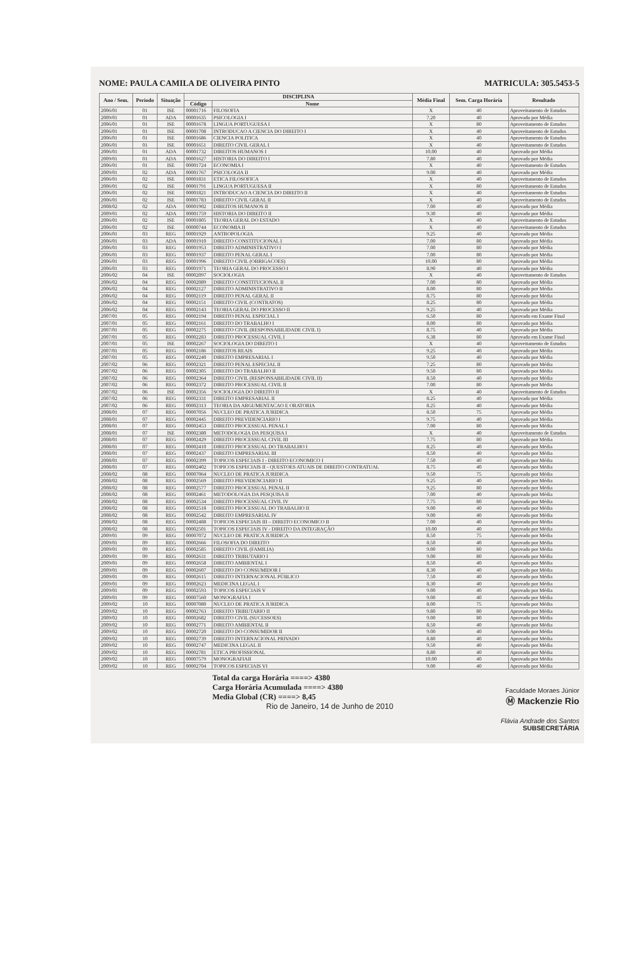NOME: PAULA CAMILA DE OLIVEIRA PINTO MATRICULA: 305.5453-5
| Ano / Sem. | Periodo | Situação | DISCIPLINA | | Média Final | Sem. Carga Horária | Resultado |
| --- | --- | --- | --- | --- | --- | --- | --- |
| | | | Código | Nome | | | |
| 2006/01 | 01 | ISE | 00001716 | FILOSOFIA | X | 40 | Aproveitamento de Estudos |
| 2009/01 | 01 | ADA | 00001635 | PSICOLOGIA I | 7.20 | 40 | Aprovado por Média |
| 2006/01 | 01 | ISE | 00001678 | LINGUA PORTUGUESA I | X | 80 | Aproveitamento de Estudos |
| 2006/01 | 01 | ISE | 00001708 | INTRODUCAO A CIENCIA DO DIREITO I | X | 40 | Aproveitamento de Estudos |
| 2006/01 | 01 | ISE | 00001686 | CIENCIA POLITICA | X | 40 | Aproveitamento de Estudos |
| 2006/01 | 01 | ISE | 00001651 | DIREITO CIVIL GERAL I | X | 40 | Aproveitamento de Estudos |
| 2006/01 | 01 | ADA | 00001732 | DIREITOS HUMANOS I | 10.00 | 40 | Aprovado por Média |
| 2009/01 | 01 | ADA | 00001627 | HISTORIA DO DIREITO I | 7.80 | 40 | Aprovado por Média |
| 2006/01 | 01 | ISE | 00001724 | ECONOMIA I | X | 40 | Aproveitamento de Estudos |
| 2009/01 | 02 | ADA | 00001767 | PSICOLOGIA II | 9.00 | 40 | Aprovado por Média |
| 2006/01 | 02 | ISE | 00001831 | ETICA FILOSOFICA | X | 40 | Aproveitamento de Estudos |
| 2006/01 | 02 | ISE | 00001791 | LINGUA PORTUGUESA II | X | 80 | Aproveitamento de Estudos |
| 2006/01 | 02 | ISE | 00001821 | INTRODUCAO A CIENCIA DO DIREITO II | X | 40 | Aproveitamento de Estudos |
| 2006/01 | 02 | ISE | 00001783 | DIREITO CIVIL GERAL II | X | 40 | Aproveitamento de Estudos |
| 2008/02 | 02 | ADA | 00001902 | DIREITOS HUMANOS II | 7.00 | 40 | Aprovado por Média |
| 2009/01 | 02 | ADA | 00001759 | HISTORIA DO DIREITO II | 9.30 | 40 | Aprovado por Média |
| 2006/01 | 02 | ISE | 00001805 | TEORIA GERAL DO ESTADO | X | 40 | Aproveitamento de Estudos |
| 2006/01 | 02 | ISE | 00000744 | ECONOMIA II | X | 40 | Aproveitamento de Estudos |
| 2006/01 | 03 | REG | 00001929 | ANTROPOLOGIA | 9.25 | 40 | Aprovado por Média |
| 2006/01 | 03 | ADA | 00001910 | DIREITO CONSTITUCIONAL I | 7.00 | 80 | Aprovado por Média |
| 2006/01 | 03 | REG | 00001953 | DIREITO ADMINISTRATIVO I | 7.00 | 80 | Aprovado por Média |
| 2006/01 | 03 | REG | 00001937 | DIREITO PENAL GERAL I | 7.00 | 80 | Aprovado por Média |
| 2006/01 | 03 | REG | 00001996 | DIREITO CIVIL (OBRIGACOES) | 10.00 | 80 | Aprovado por Média |
| 2006/01 | 03 | REG | 00001971 | TEORIA GERAL DO PROCESSO I | 8.90 | 40 | Aprovado por Média |
| 2006/02 | 04 | ISE | 00002097 | SOCIOLOGIA | X | 40 | Aproveitamento de Estudos |
| 2006/02 | 04 | REG | 00002089 | DIREITO CONSTITUCIONAL II | 7.00 | 80 | Aprovado por Média |
| 2006/02 | 04 | REG | 00002127 | DIREITO ADMINISTRATIVO II | 8.00 | 80 | Aprovado por Média |
| 2006/02 | 04 | REG | 00002119 | DIREITO PENAL GERAL II | 8.75 | 80 | Aprovado por Média |
| 2006/02 | 04 | REG | 00002151 | DIREITO CIVIL (CONTRATOS) | 8.25 | 80 | Aprovado por Média |
| 2006/02 | 04 | REG | 00002143 | TEORIA GERAL DO PROCESSO II | 9.25 | 40 | Aprovado por Média |
| 2007/01 | 05 | REG | 00002194 | DIREITO PENAL ESPECIAL I | 6.50 | 80 | Aprovado em Exame Final |
| 2007/01 | 05 | REG | 00002161 | DIREITO DO TRABALHO I | 8.00 | 80 | Aprovado por Média |
| 2007/01 | 05 | REG | 00002275 | DIREITO CIVIL (RESPONSABILIDADE CIVIL I) | 8.75 | 40 | Aprovado por Média |
| 2007/01 | 05 | REG | 00002283 | DIREITO PROCESSUAL CIVIL I | 6.38 | 80 | Aprovado em Exame Final |
| 2007/01 | 05 | ISE | 00002267 | SOCIOLOGIA DO DIREITO I | X | 40 | Aproveitamento de Estudos |
| 2007/01 | 05 | REG | 00002186 | DIREITOS REAIS | 9.25 | 40 | Aprovado por Média |
| 2007/01 | 05 | REG | 00002240 | DIREITO EMPRESARIAL I | 9.50 | 40 | Aprovado por Média |
| 2007/02 | 06 | REG | 00002321 | DIREITO PENAL ESPECIAL II | 7.25 | 80 | Aprovado por Média |
| 2007/02 | 06 | REG | 00002305 | DIREITO DO TRABALHO II | 9.50 | 80 | Aprovado por Média |
| 2007/02 | 06 | REG | 00002364 | DIREITO CIVIL (RESPONSABILIDADE CIVIL II) | 8.50 | 40 | Aprovado por Média |
| 2007/02 | 06 | REG | 00002372 | DIREITO PROCESSUAL CIVIL II | 7.00 | 80 | Aprovado por Média |
| 2007/02 | 06 | ISE | 00002356 | SOCIOLOGIA DO DIREITO II | X | 40 | Aproveitamento de Estudos |
| 2007/02 | 06 | REG | 00002331 | DIREITO EMPRESARIAL II | 8.25 | 40 | Aprovado por Média |
| 2007/02 | 06 | REG | 00002313 | TEORIA DA ARGUMENTACAO E ORATORIA | 8.25 | 40 | Aprovado por Média |
| 2008/01 | 07 | REG | 00007056 | NUCLEO DE PRATICA JURIDICA | 8.50 | 75 | Aprovado por Média |
| 2008/01 | 07 | REG | 00002445 | DIREITO PREVIDENCIARIO I | 9.75 | 40 | Aprovado por Média |
| 2008/01 | 07 | REG | 00002453 | DIREITO PROCESSUAL PENAL I | 7.00 | 80 | Aprovado por Média |
| 2008/01 | 07 | ISE | 00002380 | METODOLOGIA DA PESQUISA I | X | 40 | Aproveitamento de Estudos |
| 2008/01 | 07 | REG | 00002429 | DIREITO PROCESSUAL CIVIL III | 7.75 | 80 | Aprovado por Média |
| 2008/01 | 07 | REG | 00002410 | DIREITO PROCESSUAL DO TRABALHO I | 8.25 | 40 | Aprovado por Média |
| 2008/01 | 07 | REG | 00002437 | DIREITO EMPRESARIAL III | 8.50 | 40 | Aprovado por Média |
| 2008/01 | 07 | REG | 00002399 | TOPICOS ESPECIAIS I - DIREITO ECONOMICO I | 7.50 | 40 | Aprovado por Média |
| 2008/01 | 07 | REG | 00002402 | TOPICOS ESPECIAIS II - QUESTOES ATUAIS DE DIREITO CONTRATUAL | 8.75 | 40 | Aprovado por Média |
| 2008/02 | 08 | REG | 00007064 | NUCLEO DE PRATICA JURIDICA | 9.50 | 75 | Aprovado por Média |
| 2008/02 | 08 | REG | 00002569 | DIREITO PREVIDENCIARIO II | 9.25 | 40 | Aprovado por Média |
| 2008/02 | 08 | REG | 00002577 | DIREITO PROCESSUAL PENAL II | 9.25 | 80 | Aprovado por Média |
| 2008/02 | 08 | REG | 00002461 | METODOLOGIA DA PESQUISA II | 7.00 | 40 | Aprovado por Média |
| 2008/02 | 08 | REG | 00002534 | DIREITO PROCESSUAL CIVIL IV | 7.75 | 80 | Aprovado por Média |
| 2008/02 | 08 | REG | 00002518 | DIREITO PROCESSUAL DO TRABALHO II | 9.00 | 40 | Aprovado por Média |
| 2008/02 | 08 | REG | 00002542 | DIREITO EMPRESARIAL IV | 9.00 | 40 | Aprovado por Média |
| 2008/02 | 08 | REG | 00002488 | TOPICOS ESPECIAIS III – DIREITO ECONOMICO II | 7.00 | 40 | Aprovado por Média |
| 2008/02 | 08 | REG | 00002501 | TOPICOS ESPECIAIS IV - DIREITO DA INTEGRAÇÃO | 10.00 | 40 | Aprovado por Média |
| 2009/01 | 09 | REG | 00007072 | NUCLEO DE PRATICA JURIDICA | 8.50 | 75 | Aprovado por Média |
| 2009/01 | 09 | REG | 00002666 | FILOSOFIA DO DIREITO | 8.50 | 40 | Aprovado por Média |
| 2009/01 | 09 | REG | 00002585 | DIREITO CIVIL (FAMILIA) | 9.00 | 80 | Aprovado por Média |
| 2009/01 | 09 | REG | 00002631 | DIREITO TRIBUTARIO I | 9.00 | 80 | Aprovado por Média |
| 2009/01 | 09 | REG | 00002658 | DIREITO AMBIENTAL I | 8.50 | 40 | Aprovado por Média |
| 2009/01 | 09 | REG | 00002607 | DIREITO DO CONSUMIDOR I | 8.30 | 40 | Aprovado por Média |
| 2009/01 | 09 | REG | 00002615 | DIREITO INTERNACIONAL PÚBLICO | 7.50 | 40 | Aprovado por Média |
| 2009/01 | 09 | REG | 00002623 | MEDICINA LEGAL I | 8.30 | 40 | Aprovado por Média |
| 2009/01 | 09 | REG | 00002593 | TOPICOS ESPECIAIS V | 9.00 | 40 | Aprovado por Média |
| 2009/01 | 09 | REG | 00007560 | MONOGRAFIA I | 9.00 | 40 | Aprovado por Média |
| 2009/02 | 10 | REG | 00007080 | NUCLEO DE PRATICA JURIDICA | 8.00 | 75 | Aprovado por Média |
| 2009/02 | 10 | REG | 00002763 | DIREITO TRIBUTARIO II | 9.80 | 80 | Aprovado por Média |
| 2009/02 | 10 | REG | 00002682 | DIREITO CIVIL (SUCESSOES) | 9.00 | 80 | Aprovado por Média |
| 2009/02 | 10 | REG | 00002771 | DIREITO AMBIENTAL II | 8.50 | 40 | Aprovado por Média |
| 2009/02 | 10 | REG | 00002720 | DIREITO DO CONSUMIDOR II | 9.00 | 40 | Aprovado por Média |
| 2009/02 | 10 | REG | 00002739 | DIREITO INTERNACIONAL PRIVADO | 8.80 | 40 | Aprovado por Média |
| 2009/02 | 10 | REG | 00002747 | MEDICINA LEGAL II | 9.50 | 40 | Aprovado por Média |
| 2009/02 | 10 | REG | 00002781 | ETICA PROFISSIONAL | 8.80 | 40 | Aprovado por Média |
| 2009/02 | 10 | REG | 00007579 | MONOGRAFIAII | 10.00 | 40 | Aprovado por Média |
| 2009/02 | 10 | REG | 00002704 | TOPICOS ESPECIAIS VI | 9.00 | 40 | Aprovado por Média |
Total da carga Horária ====> 4380
Carga Horária Acumulada ====> 4380
Media Global (CR) ====> 8,45
Rio de Janeiro, 14 de Junho de 2010
Faculdade Moraes Júnior
Ⓜ Mackenzie Rio
Flávia Andrade dos Santos
SUBSECRETÁRIA